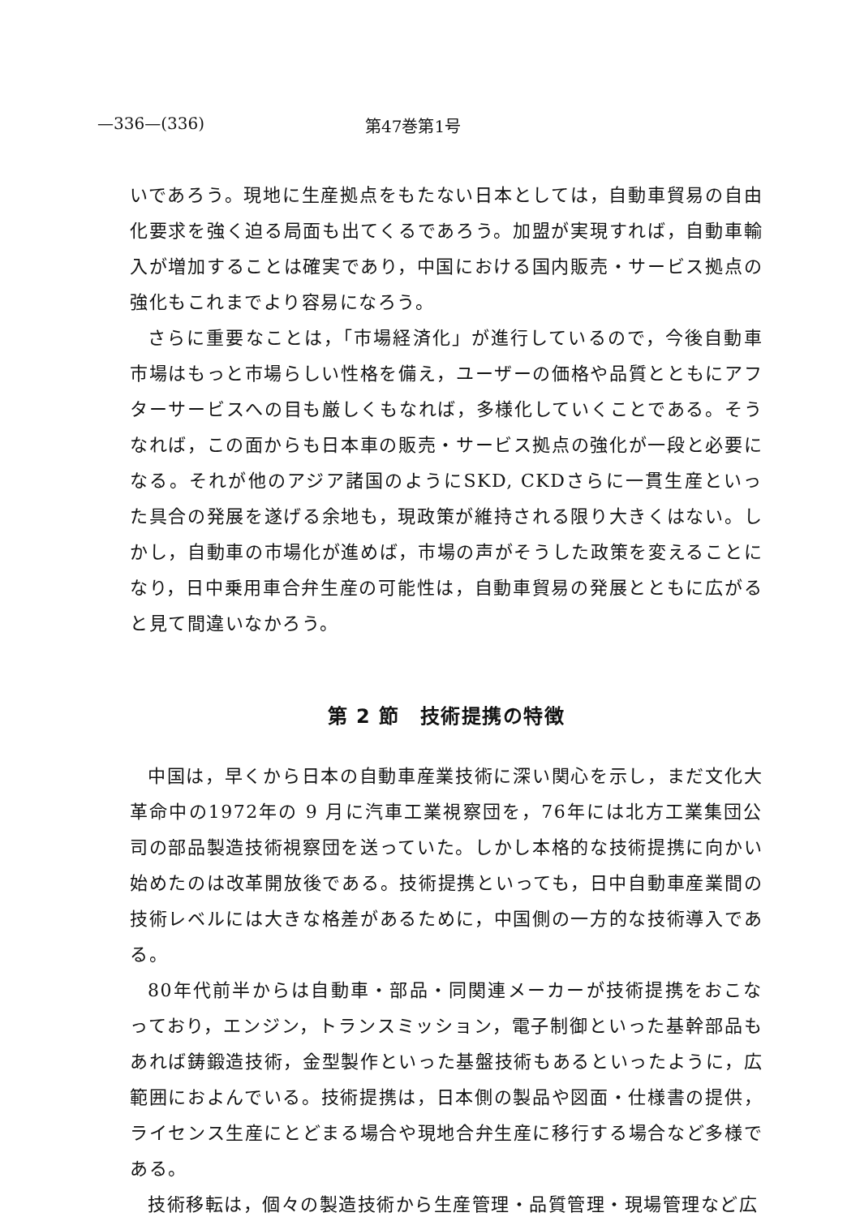—336—(336) 第47巻第1号
いであろう。現地に生産拠点をもたない日本としては，自動車貿易の自由化要求を強く迫る局面も出てくるであろう。加盟が実現すれば，自動車輸入が増加することは確実であり，中国における国内販売・サービス拠点の強化もこれまでより容易になろう。
さらに重要なことは，「市場経済化」が進行しているので，今後自動車市場はもっと市場らしい性格を備え，ユーザーの価格や品質とともにアフターサービスへの目も厳しくもなれば，多様化していくことである。そうなれば，この面からも日本車の販売・サービス拠点の強化が一段と必要になる。それが他のアジア諸国のようにSKD, CKDさらに一貫生産といった具合の発展を遂げる余地も，現政策が維持される限り大きくはない。しかし，自動車の市場化が進めば，市場の声がそうした政策を変えることになり，日中乗用車合弁生産の可能性は，自動車貿易の発展とともに広がると見て間違いなかろう。
第 2 節　技術提携の特徴
中国は，早くから日本の自動車産業技術に深い関心を示し，まだ文化大革命中の1972年の 9 月に汽車工業視察団を，76年には北方工業集団公司の部品製造技術視察団を送っていた。しかし本格的な技術提携に向かい始めたのは改革開放後である。技術提携といっても，日中自動車産業間の技術レベルには大きな格差があるために，中国側の一方的な技術導入である。
80年代前半からは自動車・部品・同関連メーカーが技術提携をおこなっており，エンジン，トランスミッション，電子制御といった基幹部品もあれば鋳鍛造技術，金型製作といった基盤技術もあるといったように，広範囲におよんでいる。技術提携は，日本側の製品や図面・仕様書の提供，ライセンス生産にとどまる場合や現地合弁生産に移行する場合など多様である。
技術移転は，個々の製造技術から生産管理・品質管理・現場管理など広